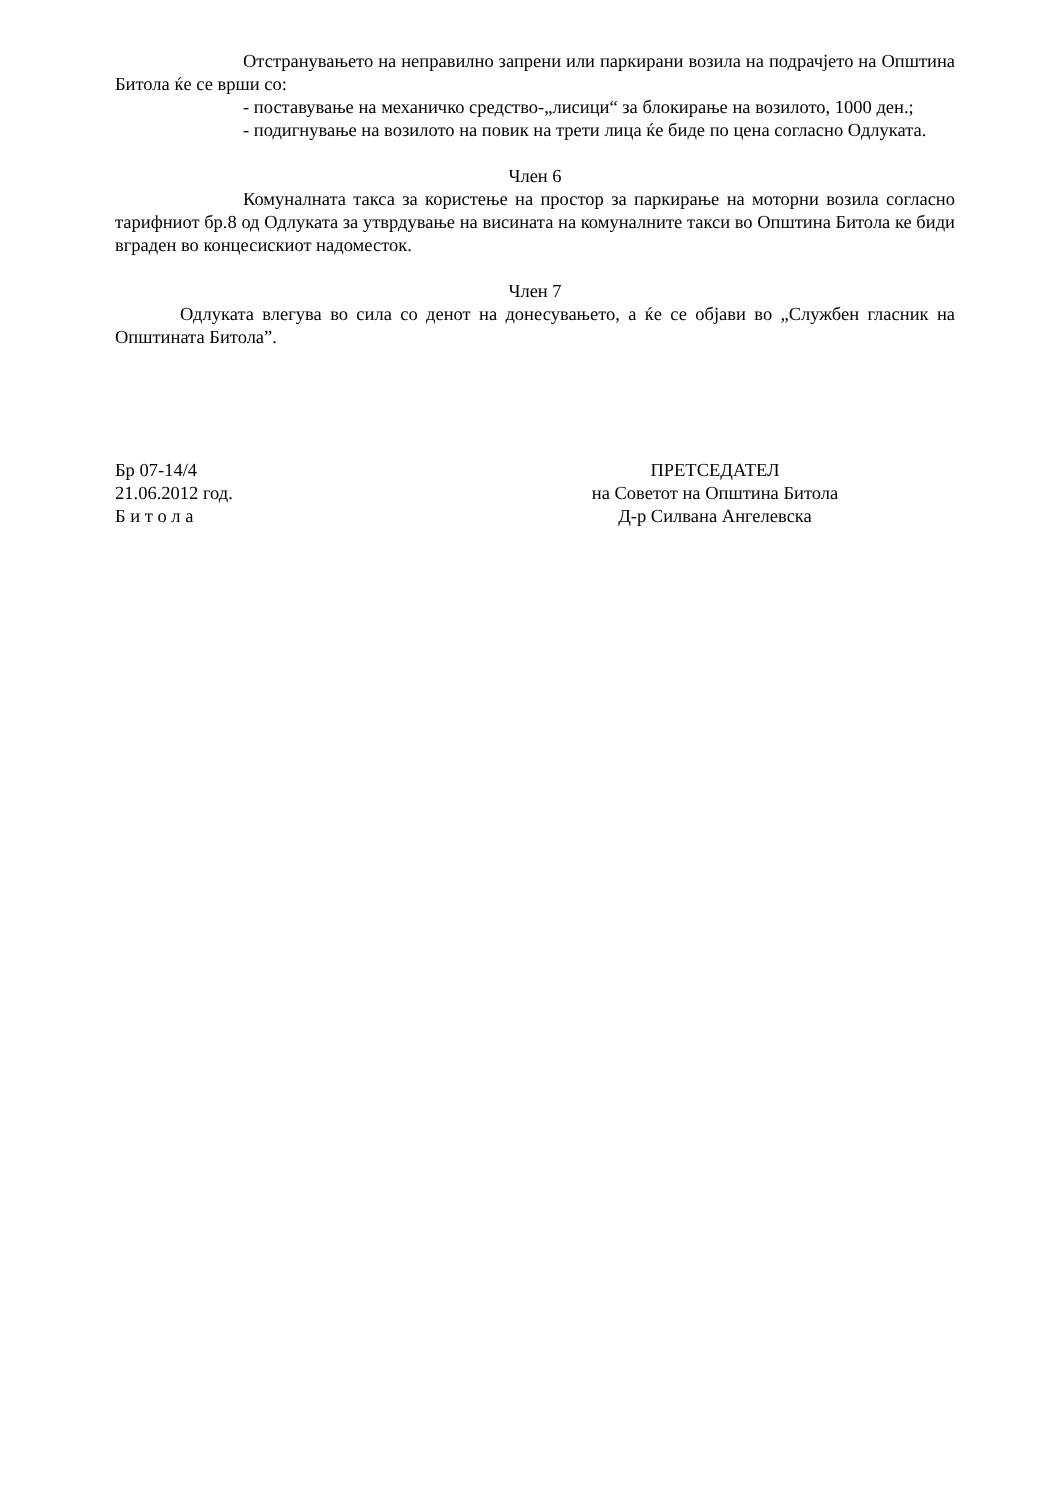Отстранувањето на неправилно запрени или паркирани возила на подрачјето на Општина Битола ќе се врши со:
- поставување на механичко средство-„лисици“ за блокирање на возилото, 1000 ден.;
- подигнување на возилото на повик на трети лица ќе биде по цена согласно Одлуката.
Член 6
Комуналната такса за користење на простор за паркирање на моторни возила согласно тарифниот бр.8 од Одлуката за утврдување на висината на комуналните такси во Општина Битола ке биди вграден во концесискиот надоместок.
Член 7
Одлуката влегува во сила со денот на донесувањето, а ќе се објави во „Службен гласник на Општината Битола”.
Бр 07-14/4
21.06.2012 год.
Б и т о л а
ПРЕТСЕДАТЕЛ
на Советот на Општина Битола
Д-р Силвана Ангелевска